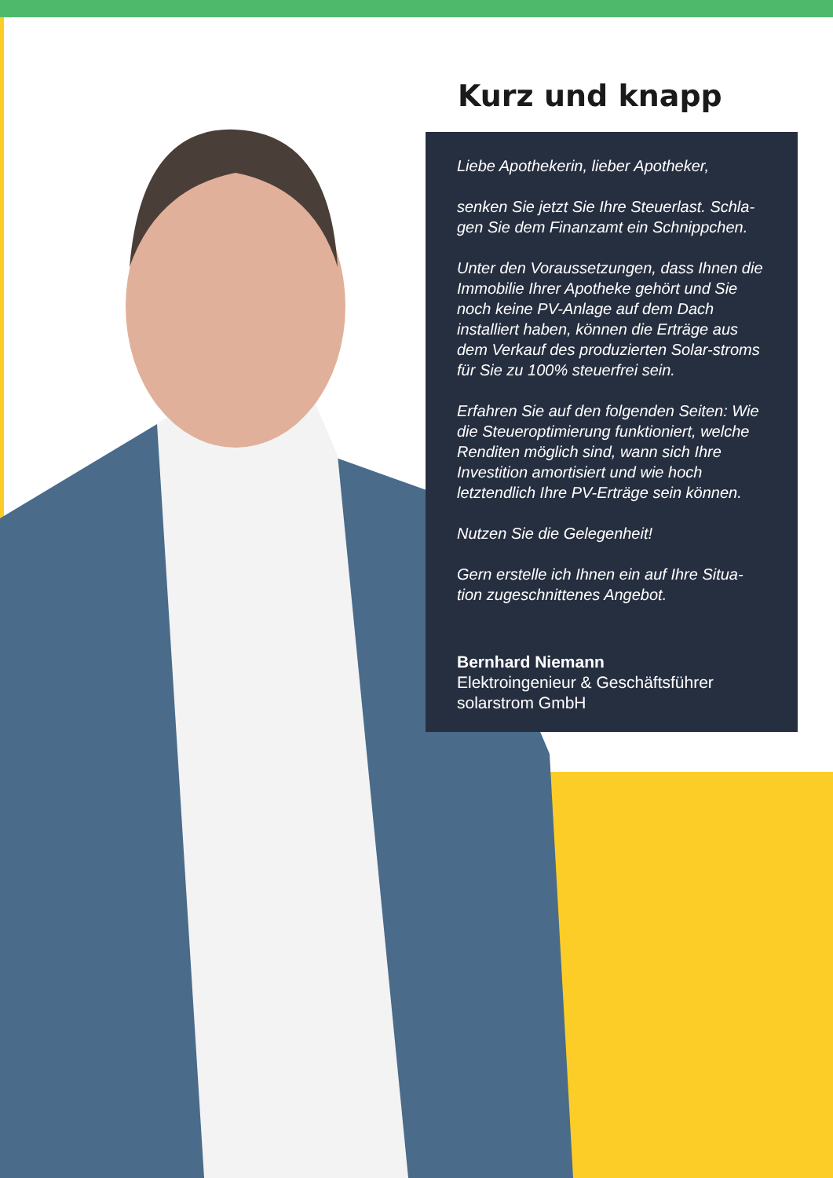Kurz und knapp
Liebe Apothekerin, lieber Apotheker,
senken Sie jetzt Sie Ihre Steuerlast. Schla-gen Sie dem Finanzamt ein Schnippchen.
Unter den Voraussetzungen, dass Ihnen die Immobilie Ihrer Apotheke gehört und Sie noch keine PV-Anlage auf dem Dach installiert haben, können die Erträge aus dem Verkauf des produzierten Solar-stroms für Sie zu 100% steuerfrei sein.
Erfahren Sie auf den folgenden Seiten: Wie die Steueroptimierung funktioniert, welche Renditen möglich sind, wann sich Ihre Investition amortisiert und wie hoch letztendlich Ihre PV-Erträge sein können.
Nutzen Sie die Gelegenheit!
Gern erstelle ich Ihnen ein auf Ihre Situa-tion zugeschnittenes Angebot.
Bernhard Niemann
Elektroingenieur & Geschäftsführer
solarstrom GmbH